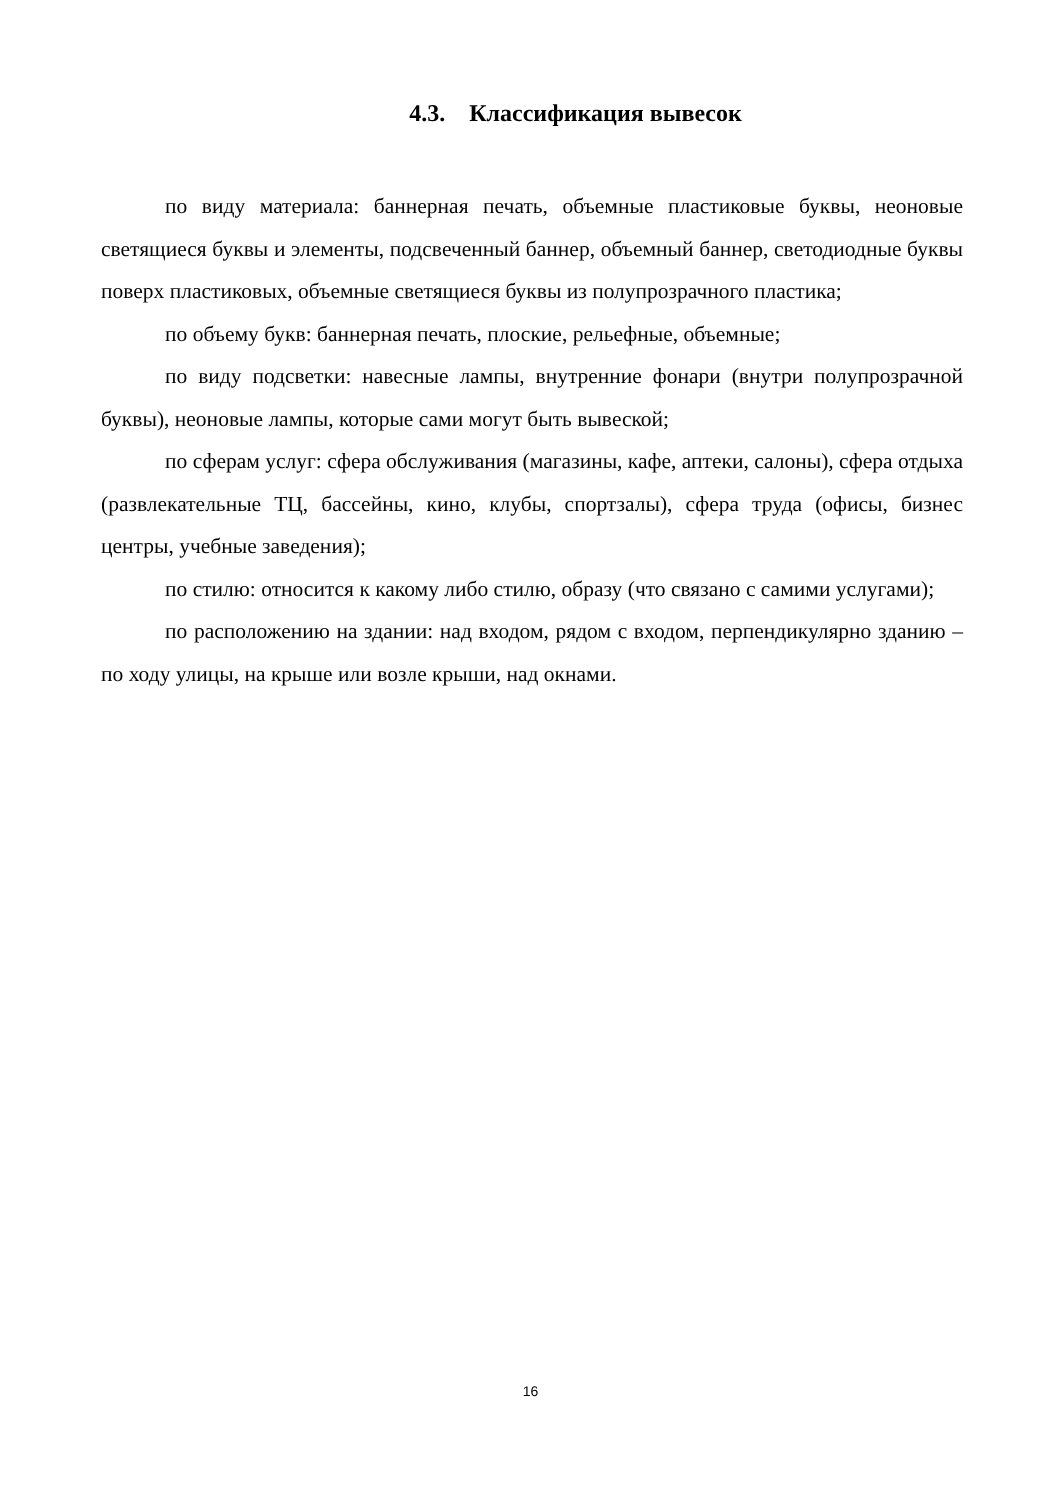4.3. Классификация вывесок
по виду материала: баннерная печать, объемные пластиковые буквы, неоновые светящиеся буквы и элементы, подсвеченный баннер, объемный баннер, светодиодные буквы поверх пластиковых, объемные светящиеся буквы из полупрозрачного пластика;
по объему букв: баннерная печать, плоские, рельефные, объемные;
по виду подсветки: навесные лампы, внутренние фонари (внутри полупрозрачной буквы), неоновые лампы, которые сами могут быть вывеской;
по сферам услуг: сфера обслуживания (магазины, кафе, аптеки, салоны), сфера отдыха (развлекательные ТЦ, бассейны, кино, клубы, спортзалы), сфера труда (офисы, бизнес центры, учебные заведения);
по стилю: относится к какому либо стилю, образу (что связано с самими услугами);
по расположению на здании: над входом, рядом с входом, перпендикулярно зданию – по ходу улицы, на крыше или возле крыши, над окнами.
16